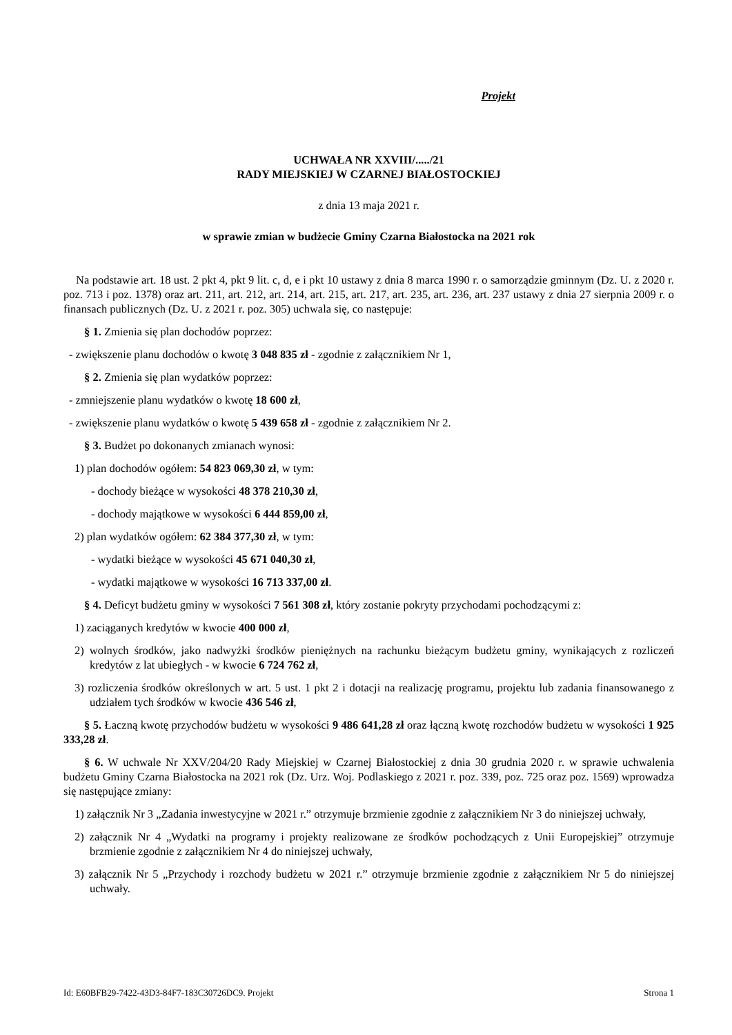Projekt
UCHWAŁA NR XXVIII/...../21
RADY MIEJSKIEJ W CZARNEJ BIAŁOSTOCKIEJ
z dnia 13 maja 2021 r.
w sprawie zmian w budżecie Gminy Czarna Białostocka na 2021 rok
Na podstawie art. 18 ust. 2 pkt 4, pkt 9 lit. c, d, e i pkt 10 ustawy z dnia 8 marca 1990 r. o samorządzie gminnym (Dz. U. z 2020 r. poz. 713 i poz. 1378) oraz art. 211, art. 212, art. 214, art. 215, art. 217, art. 235, art. 236, art. 237 ustawy z dnia 27 sierpnia 2009 r. o finansach publicznych (Dz. U. z 2021 r. poz. 305) uchwala się, co następuje:
§ 1. Zmienia się plan dochodów poprzez:
- zwiększenie planu dochodów o kwotę 3 048 835 zł - zgodnie z załącznikiem Nr 1,
§ 2. Zmienia się plan wydatków poprzez:
- zmniejszenie planu wydatków o kwotę 18 600 zł,
- zwiększenie planu wydatków o kwotę 5 439 658 zł - zgodnie z załącznikiem Nr 2.
§ 3. Budżet po dokonanych zmianach wynosi:
1) plan dochodów ogółem: 54 823 069,30 zł, w tym:
- dochody bieżące w wysokości 48 378 210,30 zł,
- dochody majątkowe w wysokości 6 444 859,00 zł,
2) plan wydatków ogółem: 62 384 377,30 zł, w tym:
- wydatki bieżące w wysokości 45 671 040,30 zł,
- wydatki majątkowe w wysokości 16 713 337,00 zł.
§ 4. Deficyt budżetu gminy w wysokości 7 561 308 zł, który zostanie pokryty przychodami pochodzącymi z:
1) zaciąganych kredytów w kwocie 400 000 zł,
2) wolnych środków, jako nadwyżki środków pieniężnych na rachunku bieżącym budżetu gminy, wynikających z rozliczeń kredytów z lat ubiegłych - w kwocie 6 724 762 zł,
3) rozliczenia środków określonych w art. 5 ust. 1 pkt 2 i dotacji na realizację programu, projektu lub zadania finansowanego z udziałem tych środków w kwocie 436 546 zł,
§ 5. Łaczną kwotę przychodów budżetu w wysokości 9 486 641,28 zł oraz łączną kwotę rozchodów budżetu w wysokości 1 925 333,28 zł.
§ 6. W uchwale Nr XXV/204/20 Rady Miejskiej w Czarnej Białostockiej z dnia 30 grudnia 2020 r. w sprawie uchwalenia budżetu Gminy Czarna Białostocka na 2021 rok (Dz. Urz. Woj. Podlaskiego z 2021 r. poz. 339, poz. 725 oraz poz. 1569) wprowadza się następujące zmiany:
1) załącznik Nr 3 „Zadania inwestycyjne w 2021 r.” otrzymuje brzmienie zgodnie z załącznikiem Nr 3 do niniejszej uchwały,
2) załącznik Nr 4 „Wydatki na programy i projekty realizowane ze środków pochodzących z Unii Europejskiej” otrzymuje brzmienie zgodnie z załącznikiem Nr 4 do niniejszej uchwały,
3) załącznik Nr 5 „Przychody i rozchody budżetu w 2021 r.” otrzymuje brzmienie zgodnie z załącznikiem Nr 5 do niniejszej uchwały.
Id: E60BFB29-7422-43D3-84F7-183C30726DC9. Projekt Strona 1